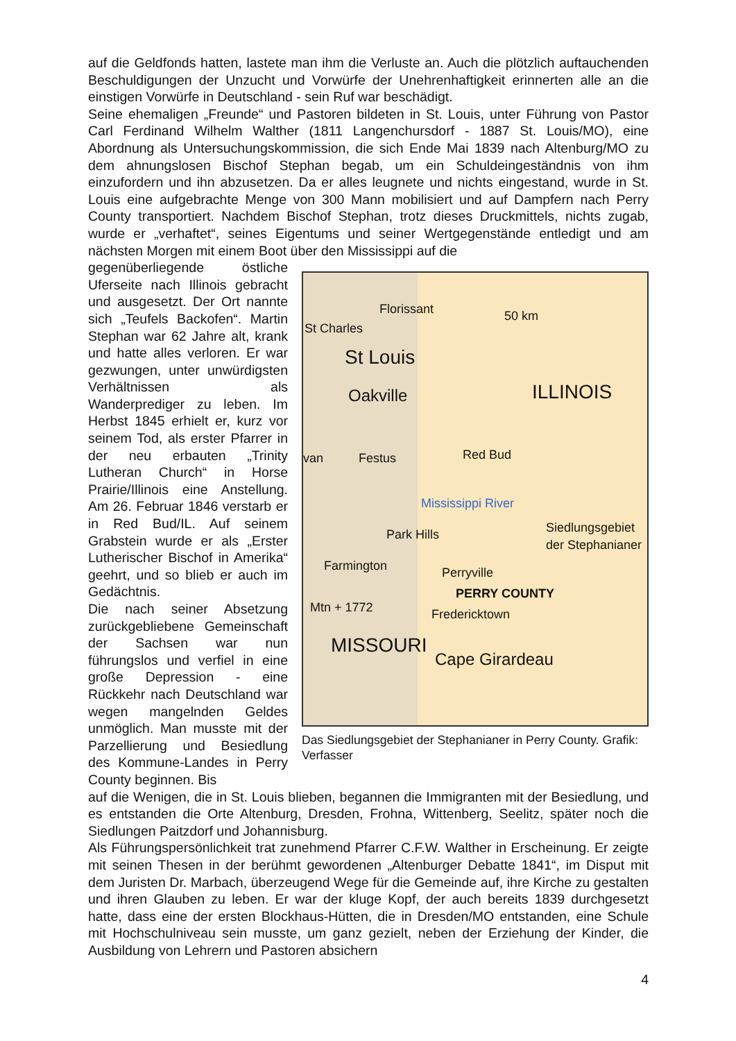auf die Geldfonds hatten, lastete man ihm die Verluste an. Auch die plötzlich auftauchenden Beschuldigungen der Unzucht und Vorwürfe der Unehrenhaftigkeit erinnerten alle an die einstigen Vorwürfe in Deutschland - sein Ruf war beschädigt.
Seine ehemaligen „Freunde“ und Pastoren bildeten in St. Louis, unter Führung von Pastor Carl Ferdinand Wilhelm Walther (1811 Langenchursdorf - 1887 St. Louis/MO), eine Abordnung als Untersuchungskommission, die sich Ende Mai 1839 nach Altenburg/MO zu dem ahnungslosen Bischof Stephan begab, um ein Schuldeingeständnis von ihm einzufordern und ihn abzusetzen. Da er alles leugnete und nichts eingestand, wurde in St. Louis eine aufgebrachte Menge von 300 Mann mobilisiert und auf Dampfern nach Perry County transportiert. Nachdem Bischof Stephan, trotz dieses Druckmittels, nichts zugab, wurde er „verhaftet“, seines Eigentums und seiner Wertgegenstände entledigt und am nächsten Morgen mit einem Boot über den Mississippi auf die
gegenüberliegende östliche Uferseite nach Illinois gebracht und ausgesetzt. Der Ort nannte sich „Teufels Backofen“. Martin Stephan war 62 Jahre alt, krank und hatte alles verloren. Er war gezwungen, unter unwürdigsten Verhältnissen als Wanderprediger zu leben. Im Herbst 1845 erhielt er, kurz vor seinem Tod, als erster Pfarrer in der neu erbauten „Trinity Lutheran Church“ in Horse Prairie/Illinois eine Anstellung. Am 26. Februar 1846 verstarb er in Red Bud/IL. Auf seinem Grabstein wurde er als „Erster Lutherischer Bischof in Amerika“ geehrt, und so blieb er auch im Gedächtnis.
Die nach seiner Absetzung zurückgebliebene Gemeinschaft der Sachsen war nun führungslos und verfiel in eine große Depression - eine Rückkehr nach Deutschland war wegen mangelnden Geldes unmöglich. Man musste mit der Parzellierung und Besiedlung des Kommune-Landes in Perry County beginnen. Bis
Florissant
St Charles
50 km
St Louis
Oakville ILLINOIS
van Festus Red Bud
Mississippi River
Park Hills Siedlungsgebiet
der Stephanianer
Farmington Perryville
PERRY COUNTY
Mtn + 1772 Fredericktown
MISSOURI
Cape Girardeau
Das Siedlungsgebiet der Stephanianer in Perry County. Grafik: Verfasser
auf die Wenigen, die in St. Louis blieben, begannen die Immigranten mit der Besiedlung, und es entstanden die Orte Altenburg, Dresden, Frohna, Wittenberg, Seelitz, später noch die Siedlungen Paitzdorf und Johannisburg.
Als Führungspersönlichkeit trat zunehmend Pfarrer C.F.W. Walther in Erscheinung. Er zeigte mit seinen Thesen in der berühmt gewordenen „Altenburger Debatte 1841“, im Disput mit dem Juristen Dr. Marbach, überzeugend Wege für die Gemeinde auf, ihre Kirche zu gestalten und ihren Glauben zu leben. Er war der kluge Kopf, der auch bereits 1839 durchgesetzt hatte, dass eine der ersten Blockhaus-Hütten, die in Dresden/MO entstanden, eine Schule mit Hochschulniveau sein musste, um ganz gezielt, neben der Erziehung der Kinder, die Ausbildung von Lehrern und Pastoren absichern
4